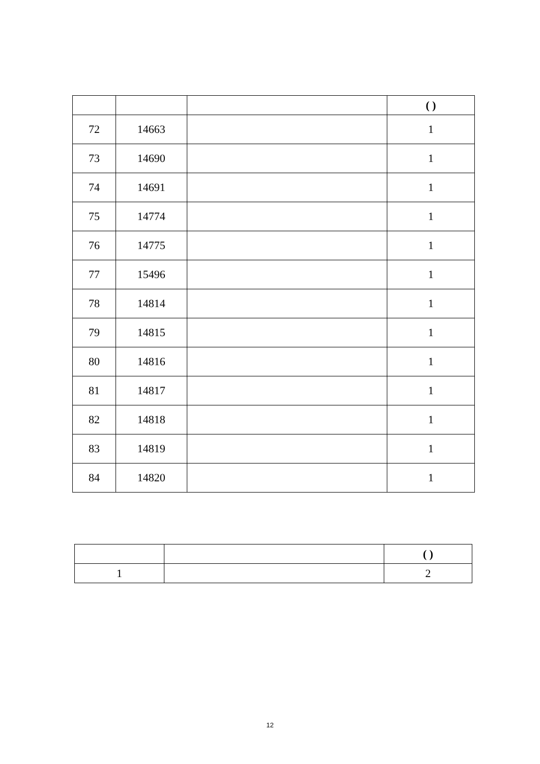| | | | ( ) |
| --- | --- | --- | --- |
| 72 | 14663 | | 1 |
| 73 | 14690 | | 1 |
| 74 | 14691 | | 1 |
| 75 | 14774 | | 1 |
| 76 | 14775 | | 1 |
| 77 | 15496 | | 1 |
| 78 | 14814 | | 1 |
| 79 | 14815 | | 1 |
| 80 | 14816 | | 1 |
| 81 | 14817 | | 1 |
| 82 | 14818 | | 1 |
| 83 | 14819 | | 1 |
| 84 | 14820 | | 1 |
| | | ( ) |
| --- | --- | --- |
| 1 | | 2 |
12